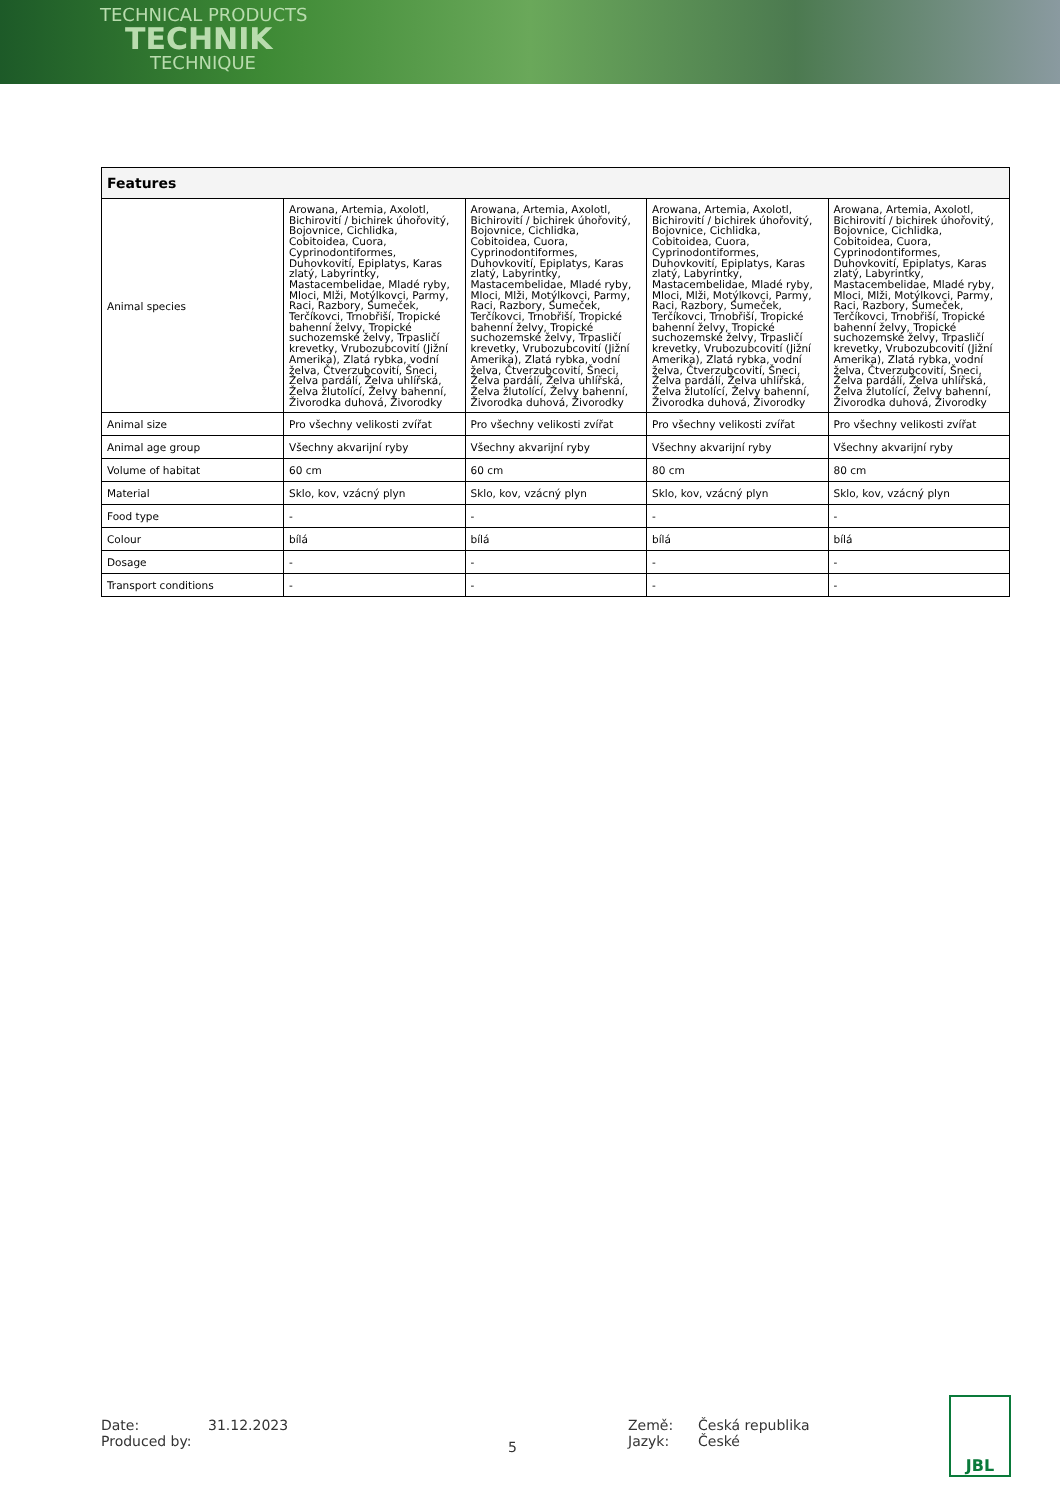TECHNICAL PRODUCTS
TECHNIK
TECHNIQUE
| Features | | | | |
| --- | --- | --- | --- | --- |
| Animal species | Arowana, Artemia, Axolotl, Bichirovití / bichirek úhořovitý, Bojovnice, Cichlidka, Cobitoidea, Cuora, Cyprinodontiformes, Duhovkovití, Epiplatys, Karas zlatý, Labyrintky, Mastacembelidae, Mladé ryby, Mloci, Mlži, Motýlkovci, Parmy, Raci, Razbory, Sumeček, Terčíkovci, Trnobřiší, Tropické bahenní želvy, Tropické suchozemské želvy, Trpasličí krevetky, Vrubozubcovití (Jižní Amerika), Zlatá rybka, vodní želva, Čtverzubcovití, Šneci, Želva pardálí, Želva uhlířská, Želva žlutolící, Želvy bahenní, Živorodka duhová, Živorodky | Arowana, Artemia, Axolotl, Bichirovití / bichirek úhořovitý, Bojovnice, Cichlidka, Cobitoidea, Cuora, Cyprinodontiformes, Duhovkovití, Epiplatys, Karas zlatý, Labyrintky, Mastacembelidae, Mladé ryby, Mloci, Mlži, Motýlkovci, Parmy, Raci, Razbory, Sumeček, Terčíkovci, Trnobřiší, Tropické bahenní želvy, Tropické suchozemské želvy, Trpasličí krevetky, Vrubozubcovití (Jižní Amerika), Zlatá rybka, vodní želva, Čtverzubcovití, Šneci, Želva pardálí, Želva uhlířská, Želva žlutolící, Želvy bahenní, Živorodka duhová, Živorodky | Arowana, Artemia, Axolotl, Bichirovití / bichirek úhořovitý, Bojovnice, Cichlidka, Cobitoidea, Cuora, Cyprinodontiformes, Duhovkovití, Epiplatys, Karas zlatý, Labyrintky, Mastacembelidae, Mladé ryby, Mloci, Mlži, Motýlkovci, Parmy, Raci, Razbory, Sumeček, Terčíkovci, Trnobřiší, Tropické bahenní želvy, Tropické suchozemské želvy, Trpasličí krevetky, Vrubozubcovití (Jižní Amerika), Zlatá rybka, vodní želva, Čtverzubcovití, Šneci, Želva pardálí, Želva uhlířská, Želva žlutolící, Želvy bahenní, Živorodka duhová, Živorodky | Arowana, Artemia, Axolotl, Bichirovití / bichirek úhořovitý, Bojovnice, Cichlidka, Cobitoidea, Cuora, Cyprinodontiformes, Duhovkovití, Epiplatys, Karas zlatý, Labyrintky, Mastacembelidae, Mladé ryby, Mloci, Mlži, Motýlkovci, Parmy, Raci, Razbory, Sumeček, Terčíkovci, Trnobřiší, Tropické bahenní želvy, Tropické suchozemské želvy, Trpasličí krevetky, Vrubozubcovití (Jižní Amerika), Zlatá rybka, vodní želva, Čtverzubcovití, Šneci, Želva pardálí, Želva uhlířská, Želva žlutolící, Želvy bahenní, Živorodka duhová, Živorodky |
| Animal size | Pro všechny velikosti zvířat | Pro všechny velikosti zvířat | Pro všechny velikosti zvířat | Pro všechny velikosti zvířat |
| Animal age group | Všechny akvarijní ryby | Všechny akvarijní ryby | Všechny akvarijní ryby | Všechny akvarijní ryby |
| Volume of habitat | 60 cm | 60 cm | 80 cm | 80 cm |
| Material | Sklo, kov, vzácný plyn | Sklo, kov, vzácný plyn | Sklo, kov, vzácný plyn | Sklo, kov, vzácný plyn |
| Food type | - | - | - | - |
| Colour | bílá | bílá | bílá | bílá |
| Dosage | - | - | - | - |
| Transport conditions | - | - | - | - |
Date:
Produced by:
31.12.2023
5
Země:
Jazyk:
Česká republika
České
JBL